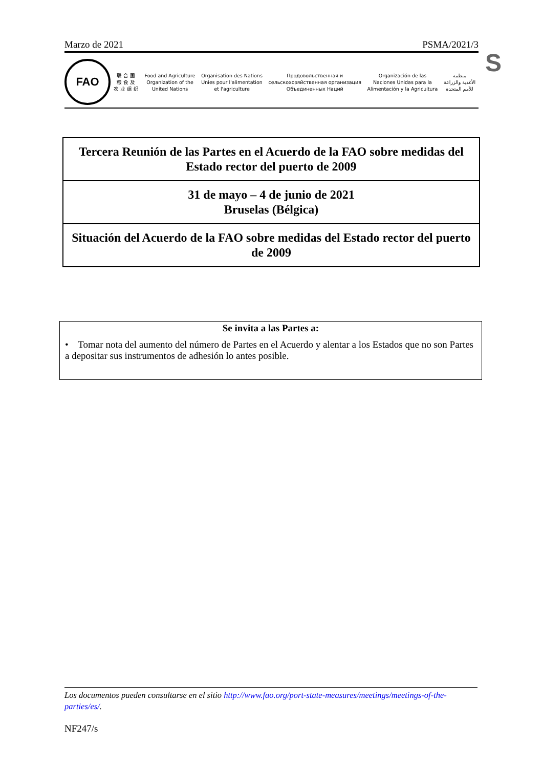Marzo de 2021 PSMA/2021/3
S
FAO
联 合 国
粮 食 及
农 业 组 织
Food and Agriculture
Organization of the
United Nations
Organisation des Nations
Unies pour l'alimentation
et l'agriculture
Продовольственная и
сельскохозяйственная организация
Объединенных Наций
Organización de las
Naciones Unidas para la
Alimentación y la Agricultura
منظمة
الأغذية والزراعة
للأمم المتحدة
Tercera Reunión de las Partes en el Acuerdo de la FAO sobre medidas del Estado rector del puerto de 2009
31 de mayo – 4 de junio de 2021
Bruselas (Bélgica)
Situación del Acuerdo de la FAO sobre medidas del Estado rector del puerto de 2009
Se invita a las Partes a:
• Tomar nota del aumento del número de Partes en el Acuerdo y alentar a los Estados que no son Partes a depositar sus instrumentos de adhesión lo antes posible.
Los documentos pueden consultarse en el sitio http://www.fao.org/port-state-measures/meetings/meetings-of-the-parties/es/.
NF247/s